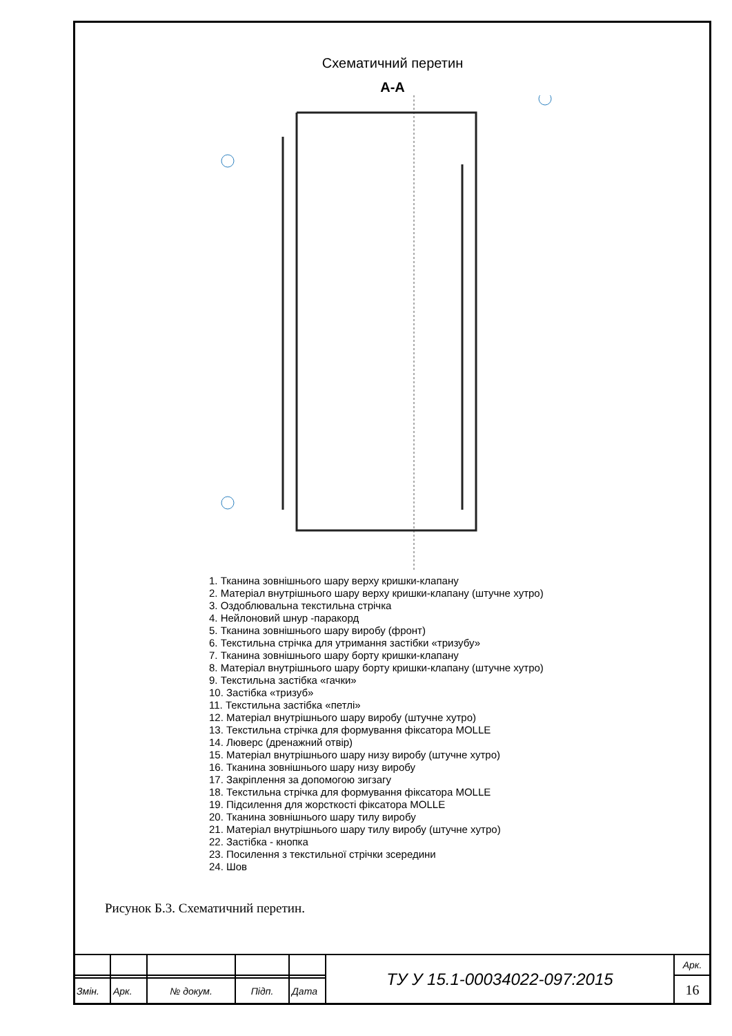Схематичний перетин
А-А
1. Тканина зовнішнього шару верху кришки-клапану
2. Матеріал внутрішнього шару верху кришки-клапану (штучне хутро)
3. Оздоблювальна текстильна стрічка
4. Нейлоновий шнур -паракорд
5. Тканина зовнішнього шару виробу (фронт)
6. Текстильна стрічка для утримання застібки «тризубу»
7. Тканина зовнішнього шару борту кришки-клапану
8. Матеріал внутрішнього шару борту кришки-клапану (штучне хутро)
9. Текстильна застібка «гачки»
10. Застібка «тризуб»
11. Текстильна застібка «петлі»
12. Матеріал внутрішнього шару виробу (штучне хутро)
13. Текстильна стрічка для формування фіксатора MOLLE
14. Люверс (дренажний отвір)
15. Матеріал внутрішнього шару низу виробу (штучне хутро)
16. Тканина зовнішнього шару низу виробу
17. Закріплення за допомогою зигзагу
18. Текстильна стрічка для формування фіксатора MOLLE
19. Підсилення для жорсткості фіксатора MOLLE
20. Тканина зовнішнього шару тилу виробу
21. Матеріал внутрішнього шару тилу виробу (штучне хутро)
22. Застібка - кнопка
23. Посилення з текстильної стрічки зсередини
24. Шов
Рисунок Б.3. Схематичний перетин.
| | | | | | ТУ У 15.1-00034022-097:2015 | Арк. |
| | | | | | | 16 |
| Змін. | Арк. | № докум. | Підп. | Дата | | |